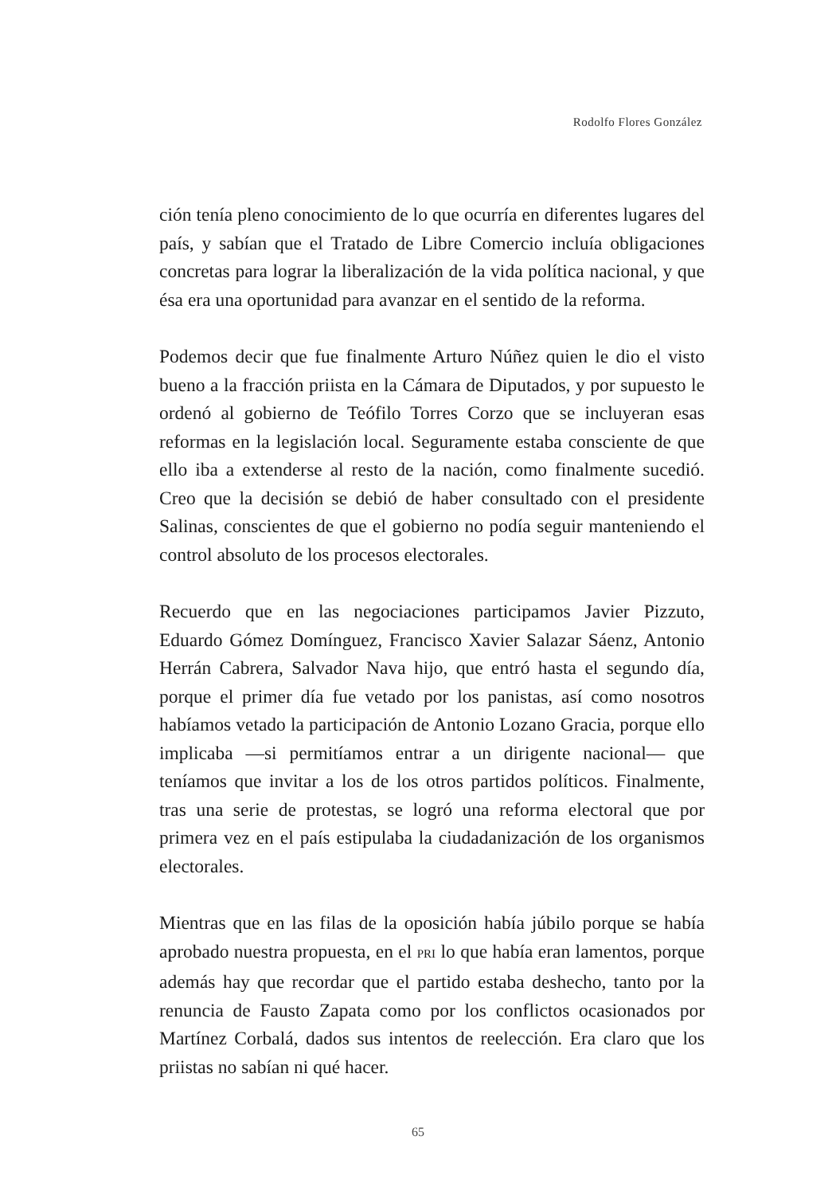Rodolfo Flores González
ción tenía pleno conocimiento de lo que ocurría en diferentes lugares del país, y sabían que el Tratado de Libre Comercio incluía obligaciones concretas para lograr la liberalización de la vida política nacional, y que ésa era una oportunidad para avanzar en el sentido de la reforma.
Podemos decir que fue finalmente Arturo Núñez quien le dio el visto bueno a la fracción priista en la Cámara de Diputados, y por supuesto le ordenó al gobierno de Teófilo Torres Corzo que se incluyeran esas reformas en la legislación local. Seguramente estaba consciente de que ello iba a extenderse al resto de la nación, como finalmente sucedió. Creo que la decisión se debió de haber consultado con el presidente Salinas, conscientes de que el gobierno no podía seguir manteniendo el control absoluto de los procesos electorales.
Recuerdo que en las negociaciones participamos Javier Pizzuto, Eduardo Gómez Domínguez, Francisco Xavier Salazar Sáenz, Antonio Herrán Cabrera, Salvador Nava hijo, que entró hasta el segundo día, porque el primer día fue vetado por los panistas, así como nosotros habíamos vetado la participación de Antonio Lozano Gracia, porque ello implicaba —si permitíamos entrar a un dirigente nacional— que teníamos que invitar a los de los otros partidos políticos. Finalmente, tras una serie de protestas, se logró una reforma electoral que por primera vez en el país estipulaba la ciudadanización de los organismos electorales.
Mientras que en las filas de la oposición había júbilo porque se había aprobado nuestra propuesta, en el PRI lo que había eran lamentos, porque además hay que recordar que el partido estaba deshecho, tanto por la renuncia de Fausto Zapata como por los conflictos ocasionados por Martínez Corbalá, dados sus intentos de reelección. Era claro que los priistas no sabían ni qué hacer.
65